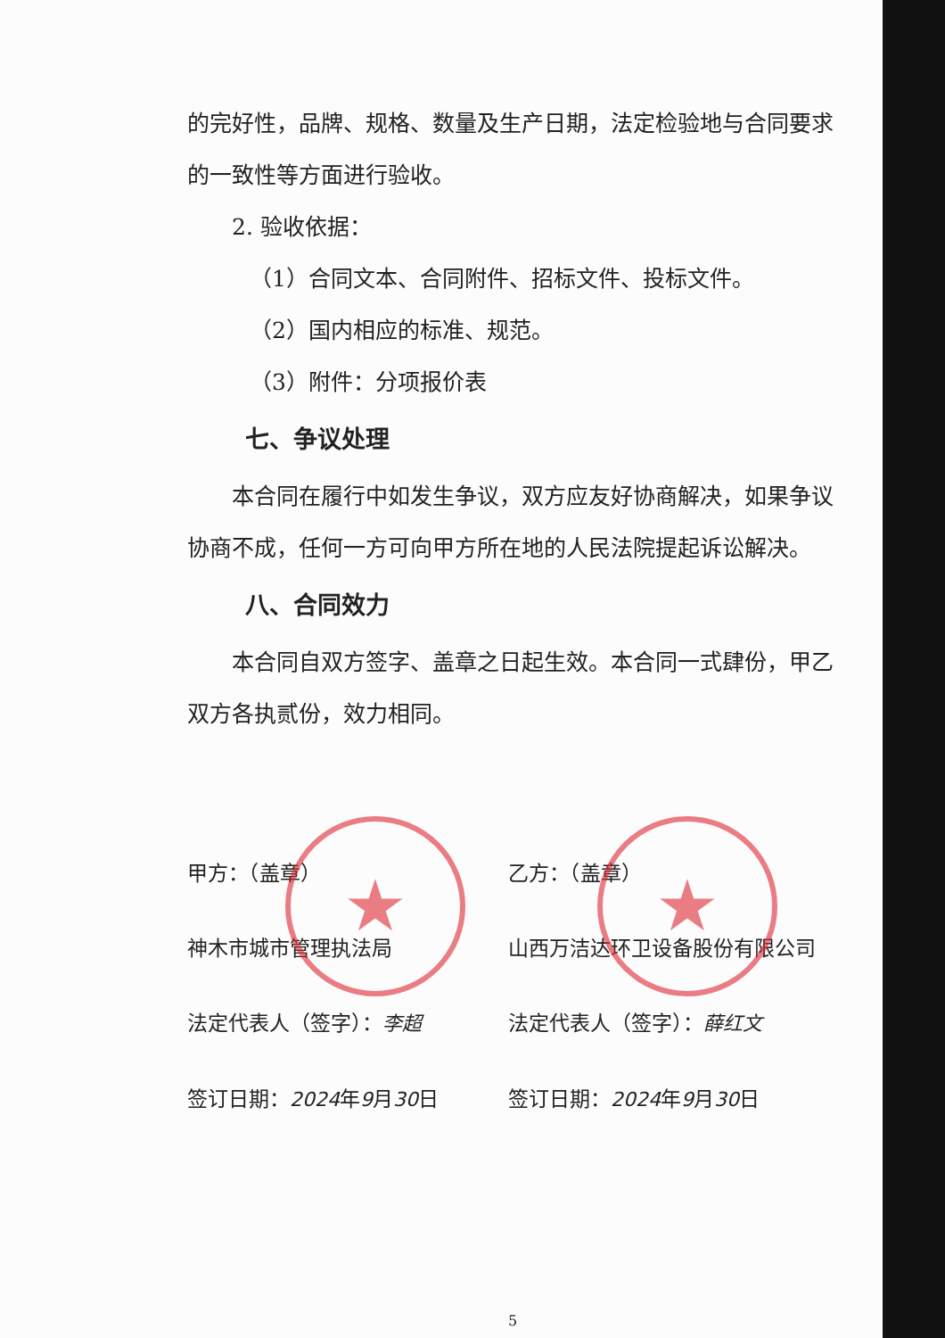★ ★
的完好性，品牌、规格、数量及生产日期，法定检验地与合同要求的一致性等方面进行验收。
2. 验收依据：
（1）合同文本、合同附件、招标文件、投标文件。
（2）国内相应的标准、规范。
（3）附件：分项报价表
七、争议处理
本合同在履行中如发生争议，双方应友好协商解决，如果争议协商不成，任何一方可向甲方所在地的人民法院提起诉讼解决。
八、合同效力
本合同自双方签字、盖章之日起生效。本合同一式肆份，甲乙双方各执贰份，效力相同。
甲方：（盖章）
乙方：（盖章）
神木市城市管理执法局
山西万洁达环卫设备股份有限公司
法定代表人（签字）：李超
法定代表人（签字）：薛红文
签订日期：2024年9月30日
签订日期：2024年9月30日
5